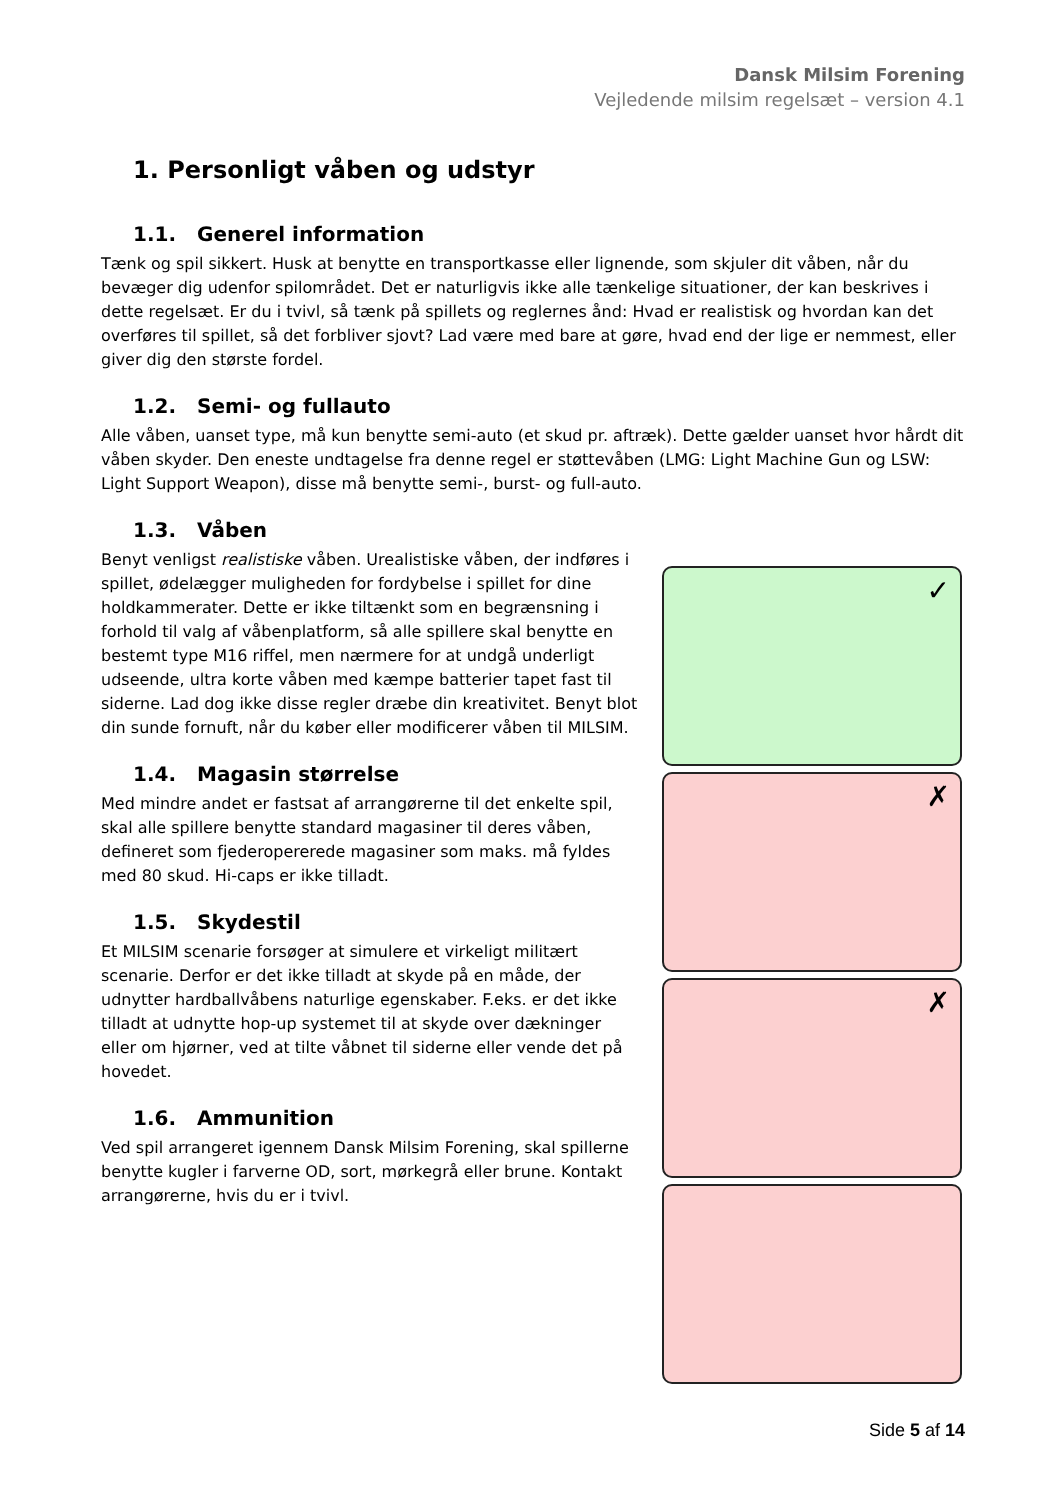Dansk Milsim Forening
Vejledende milsim regelsæt – version 4.1
1. Personligt våben og udstyr
1.1. Generel information
Tænk og spil sikkert. Husk at benytte en transportkasse eller lignende, som skjuler dit våben, når du bevæger dig udenfor spilområdet. Det er naturligvis ikke alle tænkelige situationer, der kan beskrives i dette regelsæt. Er du i tvivl, så tænk på spillets og reglernes ånd: Hvad er realistisk og hvordan kan det overføres til spillet, så det forbliver sjovt? Lad være med bare at gøre, hvad end der lige er nemmest, eller giver dig den største fordel.
1.2. Semi- og fullauto
Alle våben, uanset type, må kun benytte semi-auto (et skud pr. aftræk). Dette gælder uanset hvor hårdt dit våben skyder. Den eneste undtagelse fra denne regel er støttevåben (LMG: Light Machine Gun og LSW: Light Support Weapon), disse må benytte semi-, burst- og full-auto.
1.3. Våben
Benyt venligst realistiske våben. Urealistiske våben, der indføres i spillet, ødelægger muligheden for fordybelse i spillet for dine holdkammerater. Dette er ikke tiltænkt som en begrænsning i forhold til valg af våbenplatform, så alle spillere skal benytte en bestemt type M16 riffel, men nærmere for at undgå underligt udseende, ultra korte våben med kæmpe batterier tapet fast til siderne. Lad dog ikke disse regler dræbe din kreativitet. Benyt blot din sunde fornuft, når du køber eller modificerer våben til MILSIM.
1.4. Magasin størrelse
Med mindre andet er fastsat af arrangørerne til det enkelte spil, skal alle spillere benytte standard magasiner til deres våben, defineret som fjederopererede magasiner som maks. må fyldes med 80 skud. Hi-caps er ikke tilladt.
1.5. Skydestil
Et MILSIM scenarie forsøger at simulere et virkeligt militært scenarie. Derfor er det ikke tilladt at skyde på en måde, der udnytter hardballvåbens naturlige egenskaber. F.eks. er det ikke tilladt at udnytte hop-up systemet til at skyde over dækninger eller om hjørner, ved at tilte våbnet til siderne eller vende det på hovedet.
1.6. Ammunition
Ved spil arrangeret igennem Dansk Milsim Forening, skal spillerne benytte kugler i farverne OD, sort, mørkegrå eller brune. Kontakt arrangørerne, hvis du er i tvivl.
✓
✗
✗
Side 5 af 14